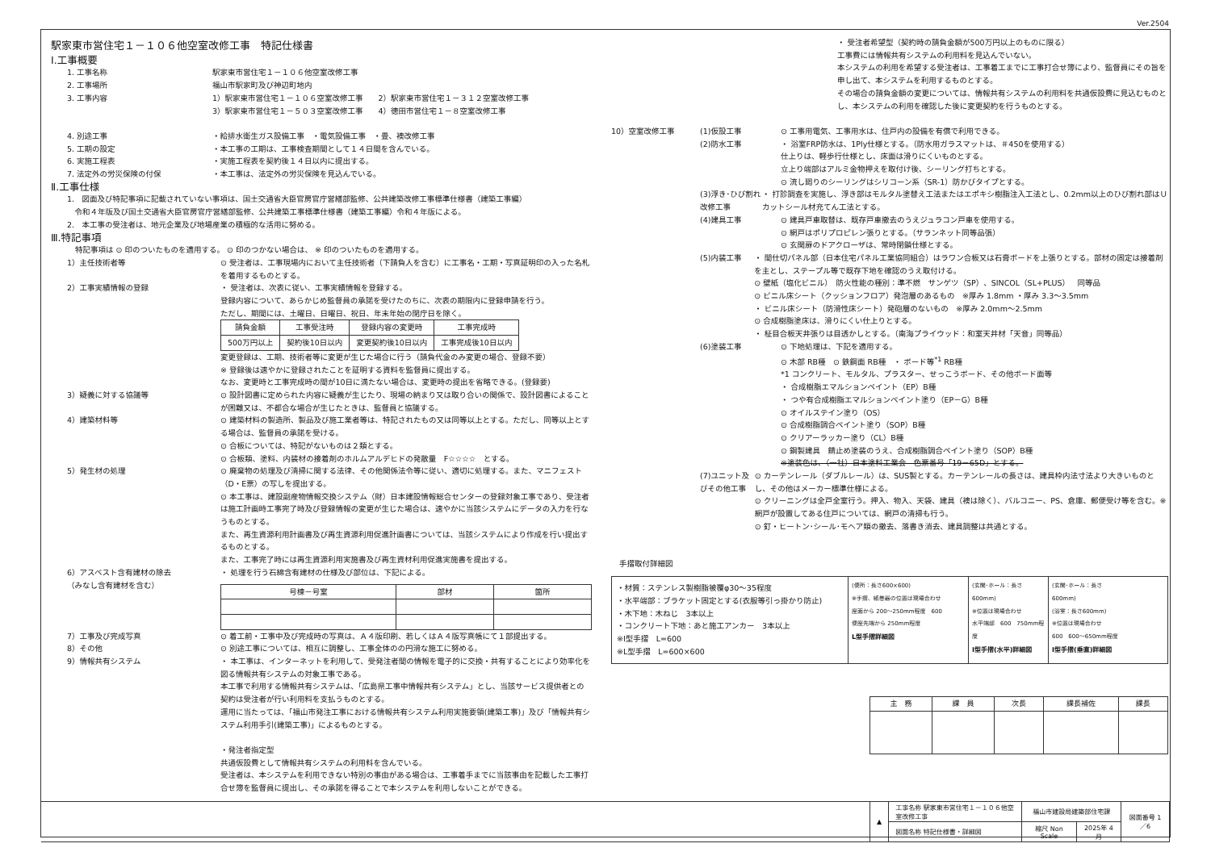Ver.2504
駅家東市営住宅１－１０６他空室改修工事　特記仕様書
Ⅰ.工事概要
1. 工事名称 駅家東市営住宅１－１０６他空室改修工事
2. 工事場所 福山市駅家町及び神辺町地内
3. 工事内容 1）駅家東市営住宅１－１０６空室改修工事　　2）駅家東市営住宅１－３１２空室改修工事
3）駅家東市営住宅１－５０３空室改修工事　　4）徳田市営住宅１－８空室改修工事
4. 別途工事 ・給排水衛生ガス設備工事　・電気設備工事　・畳、襖改修工事
5. 工期の設定 ・本工事の工期は、工事検査期間として１４日間を含んでいる。
6. 実施工程表 ・実施工程表を契約後１４日以内に提出する。
7. 法定外の労災保険の付保 ・本工事は、法定外の労災保険を見込んでいる。
Ⅱ.工事仕様
1.　図面及び特記事項に記載されていない事項は、国土交通省大臣官房官庁営繕部監修、公共建築改修工事標準仕様書（建築工事編）
　令和４年版及び国土交通省大臣官房官庁営繕部監修、公共建築工事標準仕様書（建築工事編）令和４年版による。
2.　本工事の受注者は、地元企業及び地場産業の積極的な活用に努める。
Ⅲ.特記事項
特記事項は ⊙ 印のついたものを適用する。 ⊙ 印のつかない場合は、 ※ 印のついたものを適用する。
1）主任技術者等 ⊙ 受注者は、工事現場内において主任技術者（下請負人を含む）に工事名・工期・写真証明印の入った名札を着用するものとする。
2）工事実績情報の登録 ・ 受注者は、次表に従い、工事実績情報を登録する。
登録内容について、あらかじめ監督員の承諾を受けたのちに、次表の期限内に登録申請を行う。
ただし、期間には、土曜日、日曜日、祝日、年末年始の閉庁日を除く。
| 請負金額 | 工事受注時 | 登録内容の変更時 | 工事完成時 |
| --- | --- | --- | --- |
| 500万円以上 | 契約後10日以内 | 変更契約後10日以内 | 工事完成後10日以内 |
変更登録は、工期、技術者等に変更が生じた場合に行う（請負代金のみ変更の場合、登録不要）
※ 登録後は速やかに登録されたことを証明する資料を監督員に提出する。
なお、変更時と工事完成時の間が10日に満たない場合は、変更時の提出を省略できる。(登録要)
3）疑義に対する協議等 ⊙ 設計図書に定められた内容に疑義が生じたり、現場の納まり又は取り合いの関係で、設計図書によることが困難又は、不都合な場合が生じたときは、監督員と協議する。
4）建築材料等 ⊙ 建築材料の製造所、製品及び施工業者等は、特記されたもの又は同等以上とする。ただし、同等以上とする場合は、監督員の承諾を受ける。
⊙ 合板については、特記がないものは２類とする。
⊙ 合板類、塗料、内装材の接着剤のホルムアルデヒドの発散量　F☆☆☆☆　とする。
5）発生材の処理 ⊙ 廃棄物の処理及び清掃に関する法律、その他関係法令等に従い、適切に処理する。また、マニフェスト（D・E票）の写しを提出する。
⊙ 本工事は、建設副産物情報交換システム（財）日本建設情報総合センターの登録対象工事であり、受注者は施工計画時工事完了時及び登録情報の変更が生じた場合は、速やかに当該システムにデータの入力を行なうものとする。
また、再生資源利用計画書及び再生資源利用促進計画書については、当該システムにより作成を行い提出するものとする。
また、工事完了時には再生資源利用実施書及び再生資材利用促進実施書を提出する。
6）アスベスト含有建材の除去
（みなし含有建材を含む） ・ 処理を行う石綿含有建材の仕様及び部位は、下記による。
| 号棟－号室 | 部材 | 箇所 |
| --- | --- | --- |
7）工事及び完成写真 ⊙ 着工前・工事中及び完成時の写真は、Ａ４版印刷、若しくはＡ４版写真帳にて１部提出する。
8）その他 ⊙ 別途工事については、相互に調整し、工事全体のの円滑な施工に努める。
9）情報共有システム ・ 本工事は、インターネットを利用して、受発注者間の情報を電子的に交換・共有することにより効率化を図る情報共有システムの対象工事である。
本工事で利用する情報共有システムは、「広島県工事中情報共有システム」とし、当該サービス提供者との契約は受注者が行い利用料を支払うものとする。
運用に当たっては、「福山市発注工事における情報共有システム利用実施要領(建築工事)」及び「情報共有システム利用手引(建築工事)」によるものとする。
・発注者指定型
共通仮設費として情報共有システムの利用料を含んでいる。
受注者は、本システムを利用できない特別の事由がある場合は、工事着手までに当該事由を記載した工事打合せ簿を監督員に提出し、その承諾を得ることで本システムを利用しないことができる。
・ 受注者希望型（契約時の請負金額が500万円以上のものに限る）
工事費には情報共有システムの利用料を見込んでいない。
本システムの利用を希望する受注者は、工事着工までに工事打合せ簿により、監督員にその旨を申し出て、本システムを利用するものとする。
その場合の請負金額の変更については、情報共有システムの利用料を共通仮設費に見込むものとし、本システムの利用を確認した後に変更契約を行うものとする。
10）空室改修工事 (1)仮設工事 ⊙ 工事用電気、工事用水は、住戸内の設備を有償で利用できる。
(2)防水工事 ・ 浴室FRP防水は、1Ply仕様とする。（防水用ガラスマットは、＃450を使用する）
仕上りは、軽歩行仕様とし、床面は滑りにくいものとする。
立上り端部はアルミ金物押えを取付け後、シーリング打ちとする。
⊙ 流し廻りのシーリングはシリコーン系（SR-1）防かびタイプとする。
(3)浮き･ひび割れ改修工事 ・ 打診調査を実施し、浮き部はモルタル塗替え工法またはエポキシ樹脂注入工法とし、0.2mm以上のひび割れ部はＵカットシール材充てん工法とする。
(4)建具工事 ⊙ 建具戸車取替は、既存戸車撤去のうえジュラコン戸車を使用する。
⊙ 網戸はポリプロピレン張りとする。（サランネット同等品張）
⊙ 玄関扉のドアクローザは、常時閉鎖仕様とする。
(5)内装工事 ・ 間仕切パネル部（日本住宅パネル工業協同組合）はラワン合板又は石膏ボードを上張りとする。部材の固定は接着剤を主とし、ステープル等で既存下地を確認のうえ取付ける。
⊙ 壁紙（塩化ビニル）　防火性能の種別：準不燃　サンゲツ（SP）、SINCOL（SL+PLUS）　同等品
⊙ ビニル床シート（クッションフロア）発泡層のあるもの　※厚み 1.8mm ・厚み 3.3～3.5mm
・ ビニル床シート（防滑性床シート）発砲層のないもの　※厚み 2.0mm～2.5mm
⊙ 合成樹脂塗床は、滑りにくい仕上りとする。
・ 柾目合板天井張りは目透かしとする。（南海プライウッド：和室天井材「天音」同等品）
(6)塗装工事 ⊙ 下地処理は、下記を適用する。
⊙ 木部 RB種　⊙ 鉄鋼面 RB種　・ ボード等<sup>*1</sup> RB種
*1 コンクリート、モルタル、プラスター、せっこうボード、その他ボード面等
・ 合成樹脂エマルションペイント（EP）B種
・ つや有合成樹脂エマルションペイント塗り（EP－G）B種
⊙ オイルステイン塗り（OS）
⊙ 合成樹脂調合ペイント塗り（SOP）B種
⊙ クリアーラッカー塗り（CL）B種
⊙ 鋼製建具　錆止め塗装のうえ、合成樹脂調合ペイント塗り（SOP）B種
※塗装色は、（一社）日本塗料工業会　色票番号「19－65D」とする。
(7)ユニット及びその他工事 ⊙ カーテンレール（ダブルレール）は、SUS製とする。カーテンレールの長さは、建具枠内法寸法より大きいものとし、その他はメーカー標準仕様による。
⊙ クリーニングは全戸全室行う。押入、物入、天袋、建具（襖は除く）、バルコニー、PS、倉庫、郵便受け等を含む。※網戸が設置してある住戸については、網戸の清掃も行う。
⊙ 釘・ヒートン･シール･モヘア類の撤去、落書き消去、建具調整は共通とする。
手摺取付詳細図
・材質：ステンレス製樹脂被覆φ30～35程度
・水平端部：ブラケット固定とする(衣服等引っ掛かり防止)
・木下地：木ねじ　3本以上
・コンクリート下地：あと施工アンカー　3本以上
※I型手摺　L=600
※L型手摺　L=600×600
(便所：長さ600×600)
※手摺、紙巻器の位置は現場合わせ
座面から 200～250mm程度　600
便座先端から 250mm程度
L型手摺詳細図
(玄関･ホール：長さ600mm)
※位置は現場合わせ
水平端部　600　750mm程度
I型手摺(水平)詳細図
(玄関･ホール：長さ600mm)
(浴室：長さ600mm)
※位置は現場合わせ
600　600～650mm程度
I型手摺(垂直)詳細図
| 主 務 | 課 員 | 次長 | 課長補佐 | 課長 |
| --- | --- | --- | --- | --- |
| | ▲ | 工事名称 駅家東市営住宅１－１０６他空室改修工事 | 福山市建設局建築部住宅課 | | 図面番号 1／6 |
| | | 図面名称 特記仕様書・詳細図 | 縮尺 Non Scale | 2025年 4月 | |